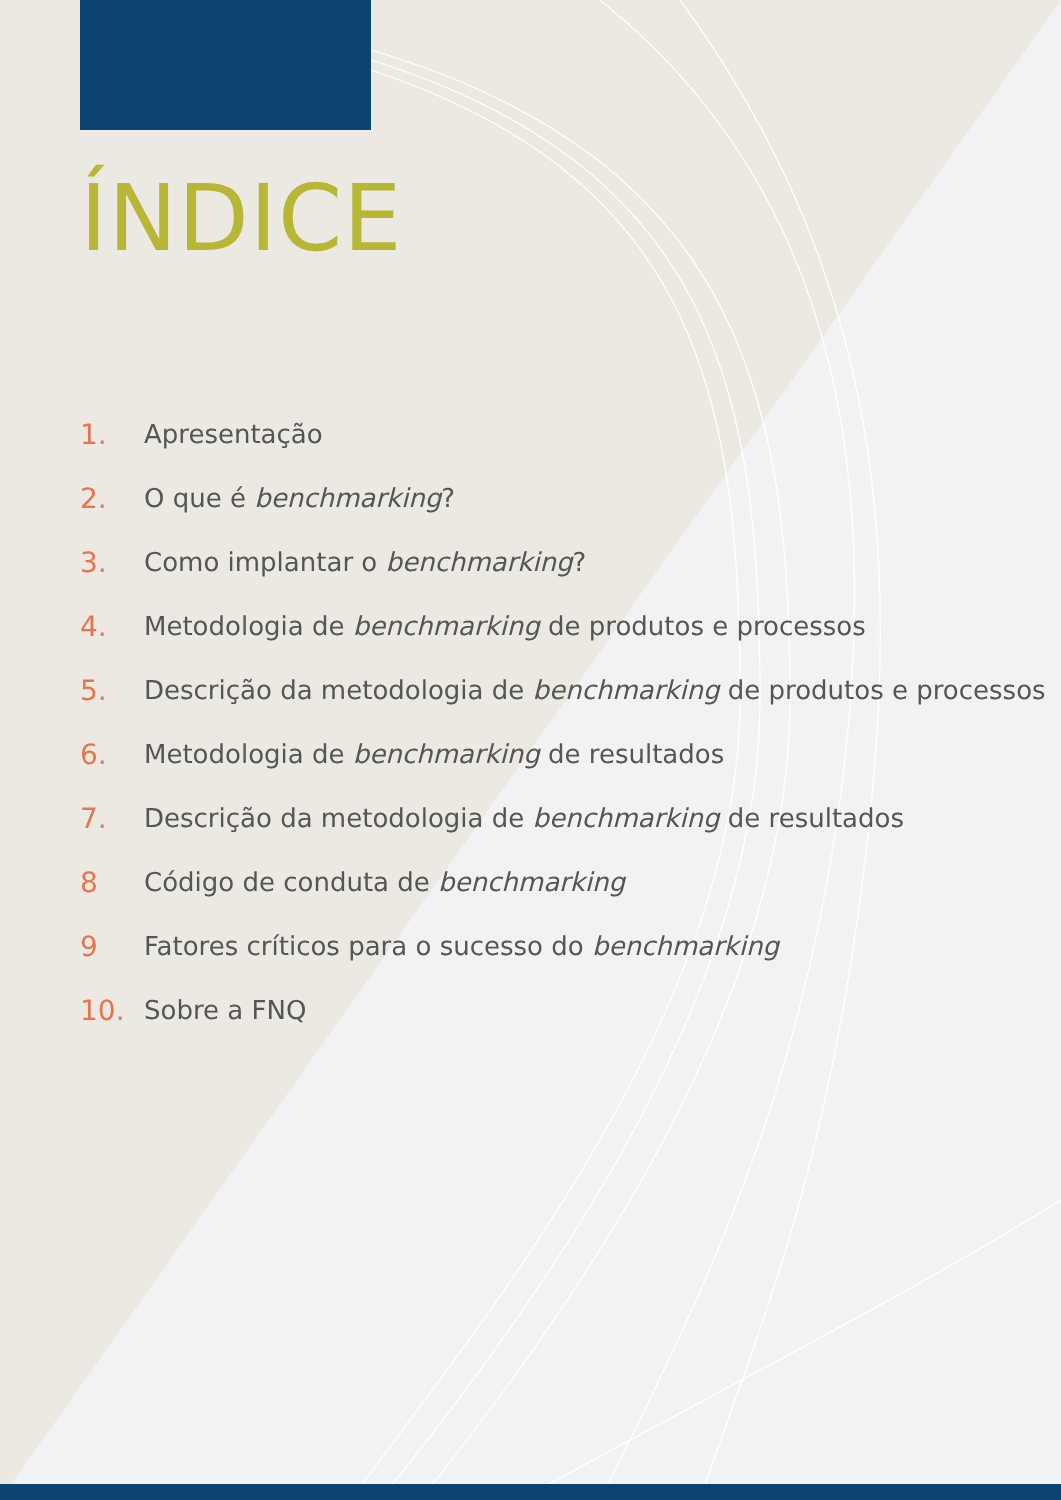ÍNDICE
1. Apresentação
2. O que é benchmarking?
3. Como implantar o benchmarking?
4. Metodologia de benchmarking de produtos e processos
5. Descrição da metodologia de benchmarking de produtos e processos
6. Metodologia de benchmarking de resultados
7. Descrição da metodologia de benchmarking de resultados
8 Código de conduta de benchmarking
9 Fatores críticos para o sucesso do benchmarking
10. Sobre a FNQ